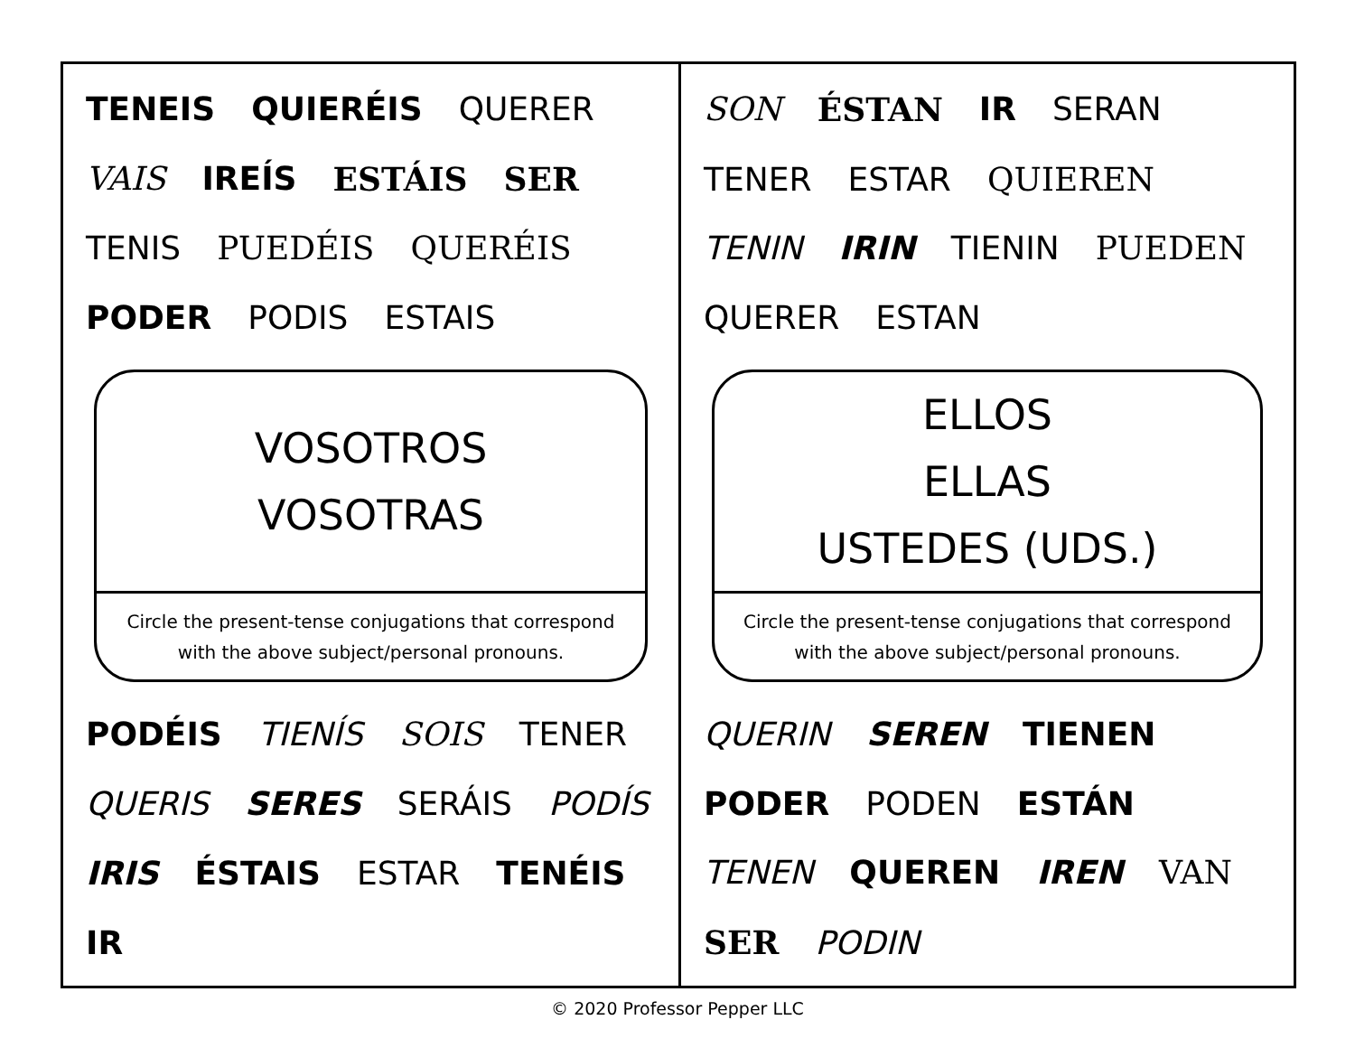TENEIS QUIERÉIS QUERER VAIS IREÍS ESTÁIS SER TENIS PUEDÉIS QUERÉIS PODER PODIS ESTAIS
VOSOTROS
VOSOTRAS
Circle the present-tense conjugations that correspond
with the above subject/personal pronouns.
PODÉIS TIENÍS SOIS TENER QUERIS SERES SERÁIS PODÍS IRIS ÉSTAIS ESTAR TENÉIS IR
SON ÉSTAN IR SERAN TENER ESTAR QUIEREN TENIN IRIN TIENIN PUEDEN QUERER ESTAN
ELLOS
ELLAS
USTEDES (UDS.)
Circle the present-tense conjugations that correspond
with the above subject/personal pronouns.
QUERIN SEREN TIENEN PODER PODEN ESTÁN TENEN QUEREN IREN VAN SER PODIN
© 2020 Professor Pepper LLC